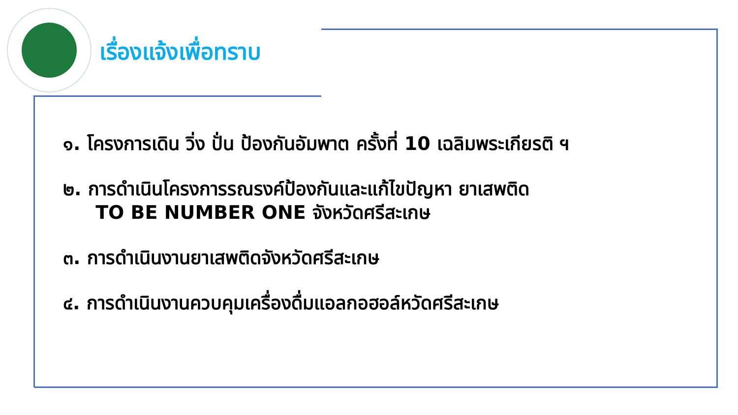เรื่องแจ้งเพื่อทราบ
๑. โครงการเดิน วิ่ง ปั่น ป้องกันอัมพาต ครั้งที่ 10 เฉลิมพระเกียรติ ฯ
๒. การดำเนินโครงการรณรงค์ป้องกันและแก้ไขปัญหา ยาเสพติด
TO BE NUMBER ONE จังหวัดศรีสะเกษ
๓. การดำเนินงานยาเสพติดจังหวัดศรีสะเกษ
๔. การดำเนินงานควบคุมเครื่องดื่มแอลกอฮอล์หวัดศรีสะเกษ